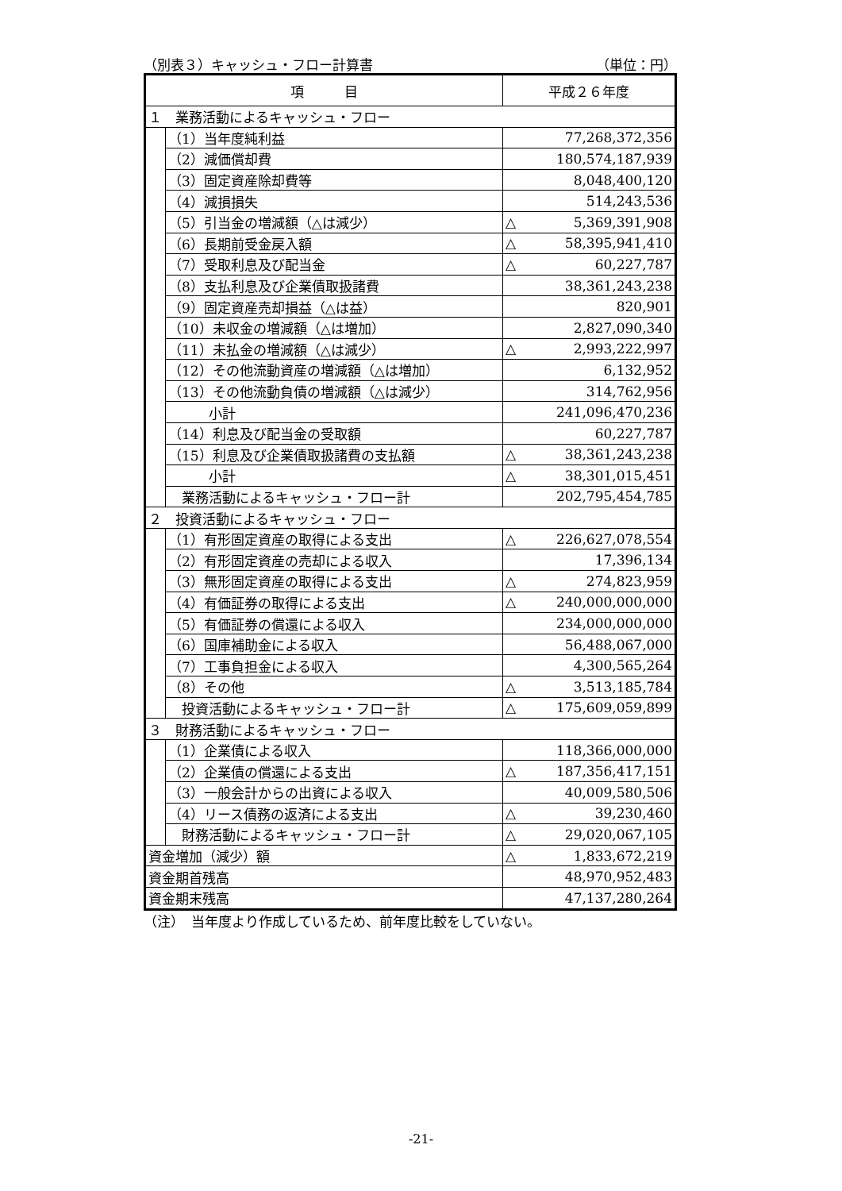（別表３）キャッシュ・フロー計算書 （単位：円）
| 項 目 | | 平成２６年度 |
| --- | --- | --- |
| １ 業務活動によるキャッシュ・フロー | | |
| | （1）当年度純利益 | 77,268,372,356 |
| | （2）減価償却費 | 180,574,187,939 |
| | （3）固定資産除却費等 | 8,048,400,120 |
| | （4）減損損失 | 514,243,536 |
| | （5）引当金の増減額（△は減少） | △ 5,369,391,908 |
| | （6）長期前受金戻入額 | △ 58,395,941,410 |
| | （7）受取利息及び配当金 | △ 60,227,787 |
| | （8）支払利息及び企業債取扱諸費 | 38,361,243,238 |
| | （9）固定資産売却損益（△は益） | 820,901 |
| | （10）未収金の増減額（△は増加） | 2,827,090,340 |
| | （11）未払金の増減額（△は減少） | △ 2,993,222,997 |
| | （12）その他流動資産の増減額（△は増加） | 6,132,952 |
| | （13）その他流動負債の増減額（△は減少） | 314,762,956 |
| | 小計 | 241,096,470,236 |
| | （14）利息及び配当金の受取額 | 60,227,787 |
| | （15）利息及び企業債取扱諸費の支払額 | △ 38,361,243,238 |
| | 小計 | △ 38,301,015,451 |
| | 業務活動によるキャッシュ・フロー計 | 202,795,454,785 |
| ２ 投資活動によるキャッシュ・フロー | | |
| | （1）有形固定資産の取得による支出 | △ 226,627,078,554 |
| | （2）有形固定資産の売却による収入 | 17,396,134 |
| | （3）無形固定資産の取得による支出 | △ 274,823,959 |
| | （4）有価証券の取得による支出 | △ 240,000,000,000 |
| | （5）有価証券の償還による収入 | 234,000,000,000 |
| | （6）国庫補助金による収入 | 56,488,067,000 |
| | （7）工事負担金による収入 | 4,300,565,264 |
| | （8）その他 | △ 3,513,185,784 |
| | 投資活動によるキャッシュ・フロー計 | △ 175,609,059,899 |
| ３ 財務活動によるキャッシュ・フロー | | |
| | （1）企業債による収入 | 118,366,000,000 |
| | （2）企業債の償還による支出 | △ 187,356,417,151 |
| | （3）一般会計からの出資による収入 | 40,009,580,506 |
| | （4）リース債務の返済による支出 | △ 39,230,460 |
| | 財務活動によるキャッシュ・フロー計 | △ 29,020,067,105 |
| 資金増加（減少）額 | | △ 1,833,672,219 |
| 資金期首残高 | | 48,970,952,483 |
| 資金期末残高 | | 47,137,280,264 |
（注）　当年度より作成しているため、前年度比較をしていない。
-21-